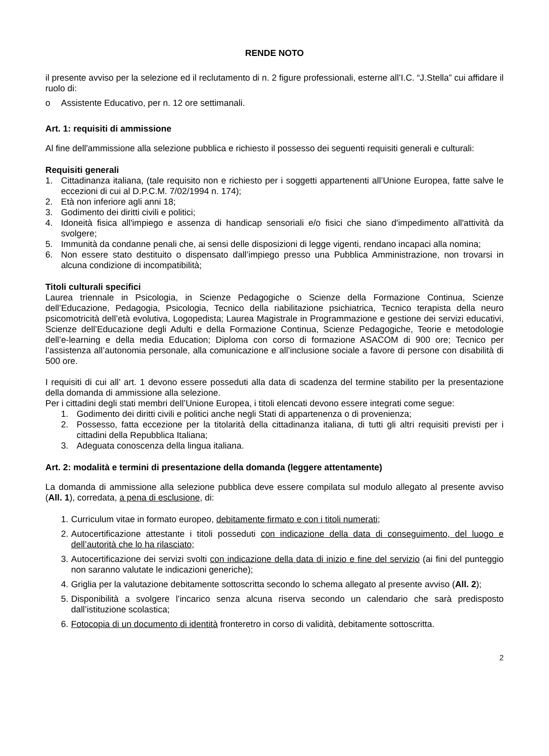RENDE NOTO
il presente avviso per la selezione ed il reclutamento di n. 2 figure professionali, esterne all’I.C. “J.Stella” cui affidare il ruolo di:
o Assistente Educativo, per n. 12 ore settimanali.
Art. 1: requisiti di ammissione
Al fine dell'ammissione alla selezione pubblica e richiesto il possesso dei seguenti requisiti generali e culturali:
Requisiti generali
1. Cittadinanza italiana, (tale requisito non e richiesto per i soggetti appartenenti all’Unione Europea, fatte salve le eccezioni di cui al D.P.C.M. 7/02/1994 n. 174);
2. Età non inferiore agli anni 18;
3. Godimento dei diritti civili e politici;
4. Idoneità fisica all'impiego e assenza di handicap sensoriali e/o fisici che siano d'impedimento all'attività da svolgere;
5. Immunità da condanne penali che, ai sensi delle disposizioni di legge vigenti, rendano incapaci alla nomina;
6. Non essere stato destituito o dispensato dall’impiego presso una Pubblica Amministrazione, non trovarsi in alcuna condizione di incompatibilità;
Titoli culturali specifici
Laurea triennale in Psicologia, in Scienze Pedagogiche o Scienze della Formazione Continua, Scienze dell’Educazione, Pedagogia, Psicologia, Tecnico della riabilitazione psichiatrica, Tecnico terapista della neuro psicomotricità dell’età evolutiva, Logopedista; Laurea Magistrale in Programmazione e gestione dei servizi educativi, Scienze dell’Educazione degli Adulti e della Formazione Continua, Scienze Pedagogiche, Teorie e metodologie dell’e-learning e della media Education; Diploma con corso di formazione ASACOM di 900 ore; Tecnico per l’assistenza all’autonomia personale, alla comunicazione e all’inclusione sociale a favore di persone con disabilità di 500 ore.
I requisiti di cui all’ art. 1 devono essere posseduti alla data di scadenza del termine stabilito per la presentazione della domanda di ammissione alla selezione.
Per i cittadini degli stati membri dell’Unione Europea, i titoli elencati devono essere integrati come segue:
1. Godimento dei diritti civili e politici anche negli Stati di appartenenza o di provenienza;
2. Possesso, fatta eccezione per la titolarità della cittadinanza italiana, di tutti gli altri requisiti previsti per i cittadini della Repubblica Italiana;
3. Adeguata conoscenza della lingua italiana.
Art. 2: modalità e termini di presentazione della domanda (leggere attentamente)
La domanda di ammissione alla selezione pubblica deve essere compilata sul modulo allegato al presente avviso (All. 1), corredata, a pena di esclusione, di:
1. Curriculum vitae in formato europeo, debitamente firmato e con i titoli numerati;
2. Autocertificazione attestante i titoli posseduti con indicazione della data di conseguimento, del luogo e dell’autorità che lo ha rilasciato;
3. Autocertificazione dei servizi svolti con indicazione della data di inizio e fine del servizio (ai fini del punteggio non saranno valutate le indicazioni generiche);
4. Griglia per la valutazione debitamente sottoscritta secondo lo schema allegato al presente avviso (All. 2);
5. Disponibilità a svolgere l’incarico senza alcuna riserva secondo un calendario che sarà predisposto dall’istituzione scolastica;
6. Fotocopia di un documento di identità fronteretro in corso di validità, debitamente sottoscritta.
2